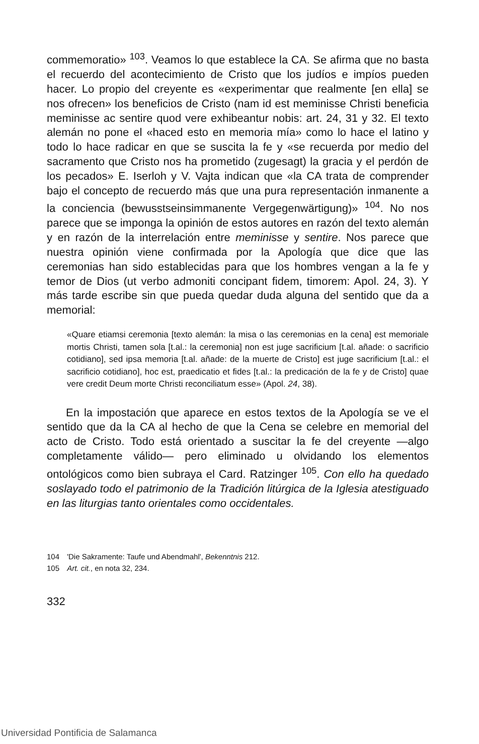commemoratio» <sup>103</sup>. Veamos lo que establece la CA. Se afirma que no basta el recuerdo del acontecimiento de Cristo que los judíos e impíos pueden hacer. Lo propio del creyente es «experimentar que realmente [en ella] se nos ofrecen» los beneficios de Cristo (nam id est meminisse Christi beneficia meminisse ac sentire quod vere exhibeantur nobis: art. 24, 31 y 32. El texto alemán no pone el «haced esto en memoria mía» como lo hace el latino y todo lo hace radicar en que se suscita la fe y «se recuerda por medio del sacramento que Cristo nos ha prometido (zugesagt) la gracia y el perdón de los pecados» E. Iserloh y V. Vajta indican que «la CA trata de comprender bajo el concepto de recuerdo más que una pura representación inmanente a la conciencia (bewusstseinsimmanente Vergegenwärtigung)» <sup>104</sup>. No nos parece que se imponga la opinión de estos autores en razón del texto alemán y en razón de la interrelación entre meminisse y sentire. Nos parece que nuestra opinión viene confirmada por la Apología que dice que las ceremonias han sido establecidas para que los hombres vengan a la fe y temor de Dios (ut verbo admoniti concipant fidem, timorem: Apol. 24, 3). Y más tarde escribe sin que pueda quedar duda alguna del sentido que da a memorial:
«Quare etiamsi ceremonia [texto alemán: la misa o las ceremonias en la cena] est memoriale mortis Christi, tamen sola [t.al.: la ceremonia] non est juge sacrificium [t.al. añade: o sacrificio cotidiano], sed ipsa memoria [t.al. añade: de la muerte de Cristo] est juge sacrificium [t.al.: el sacrificio cotidiano], hoc est, praedicatio et fides [t.al.: la predicación de la fe y de Cristo] quae vere credit Deum morte Christi reconciliatum esse» (Apol. 24, 38).
En la impostación que aparece en estos textos de la Apología se ve el sentido que da la CA al hecho de que la Cena se celebre en memorial del acto de Cristo. Todo está orientado a suscitar la fe del creyente —algo completamente válido— pero eliminado u olvidando los elementos ontológicos como bien subraya el Card. Ratzinger <sup>105</sup>. Con ello ha quedado soslayado todo el patrimonio de la Tradición litúrgica de la Iglesia atestiguado en las liturgias tanto orientales como occidentales.
104 'Die Sakramente: Taufe und Abendmahl', Bekenntnis 212.
105 Art. cit., en nota 32, 234.
332
Universidad Pontificia de Salamanca